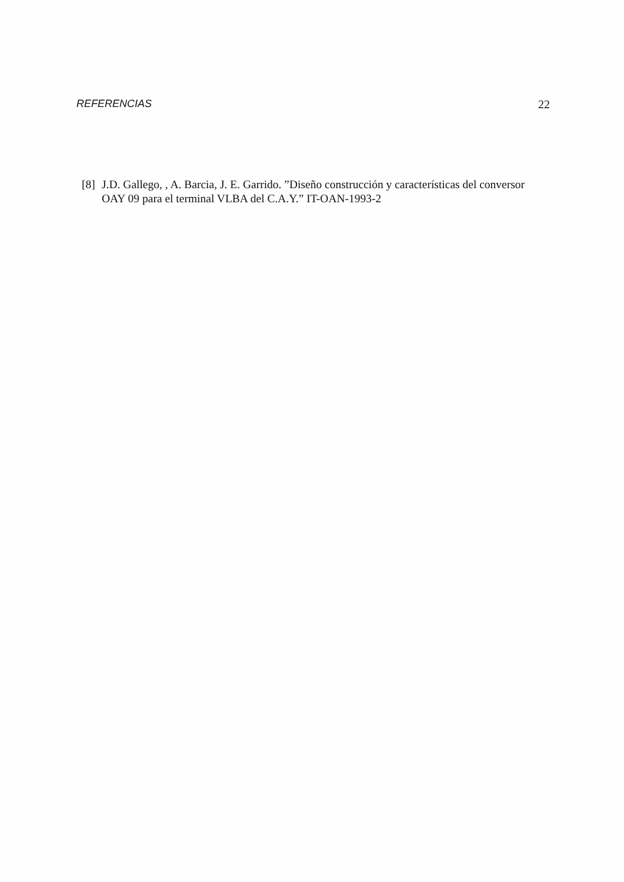REFERENCIAS 22
[8] J.D. Gallego, , A. Barcia, J. E. Garrido. ”Diseño construcción y características del conversor OAY 09 para el terminal VLBA del C.A.Y.” IT-OAN-1993-2